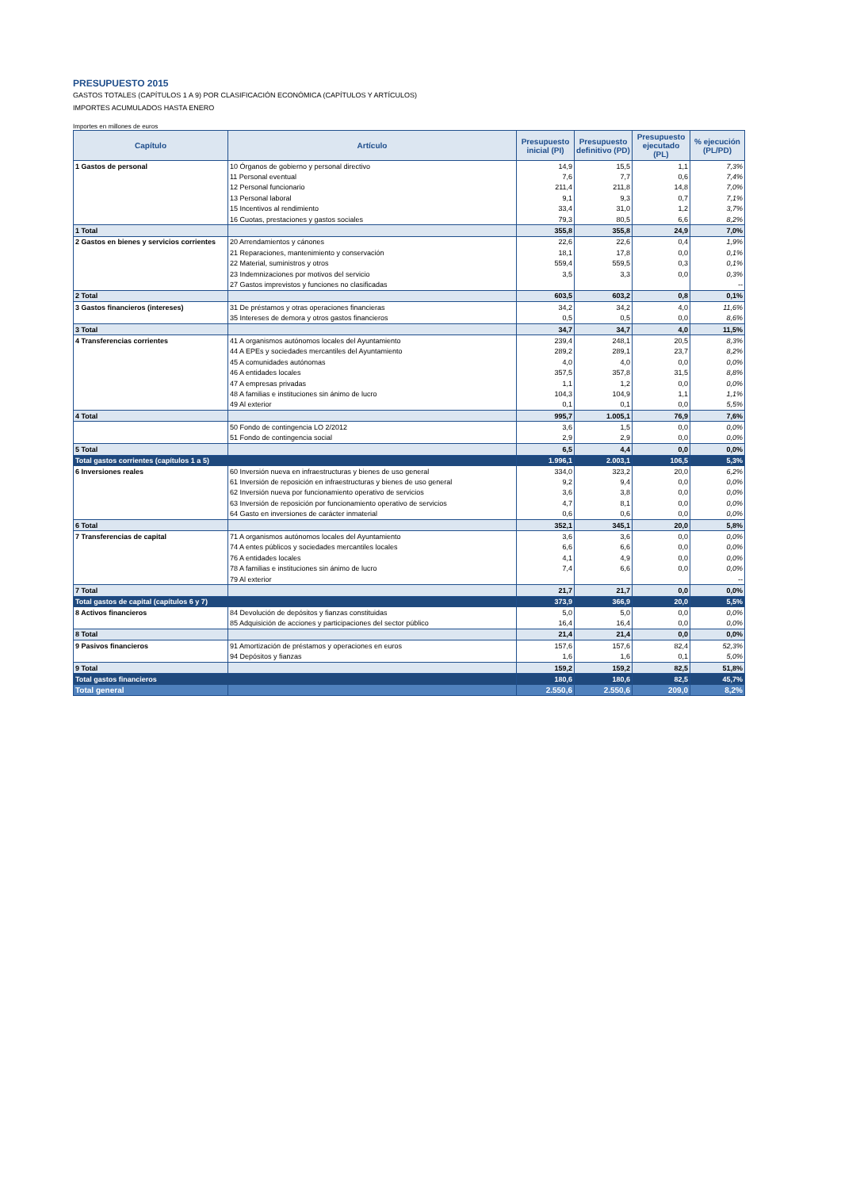PRESUPUESTO 2015
GASTOS TOTALES (CAPÍTULOS 1 A 9) POR CLASIFICACIÓN ECONÓMICA (CAPÍTULOS Y ARTÍCULOS)
IMPORTES ACUMULADOS HASTA ENERO
Importes en millones de euros
| Capítulo | Artículo | Presupuesto inicial (PI) | Presupuesto definitivo (PD) | Presupuesto ejecutado (PL) | % ejecución (PL/PD) |
| --- | --- | --- | --- | --- | --- |
| 1 Gastos de personal | 10 Órganos de gobierno y personal directivo | 14,9 | 15,5 | 1,1 | 7,3% |
| | 11 Personal eventual | 7,6 | 7,7 | 0,6 | 7,4% |
| | 12 Personal funcionario | 211,4 | 211,8 | 14,8 | 7,0% |
| | 13 Personal laboral | 9,1 | 9,3 | 0,7 | 7,1% |
| | 15 Incentivos al rendimiento | 33,4 | 31,0 | 1,2 | 3,7% |
| | 16 Cuotas, prestaciones y gastos sociales | 79,3 | 80,5 | 6,6 | 8,2% |
| 1 Total | | 355,8 | 355,8 | 24,9 | 7,0% |
| 2 Gastos en bienes y servicios corrientes | 20 Arrendamientos y cánones | 22,6 | 22,6 | 0,4 | 1,9% |
| | 21 Reparaciones, mantenimiento y conservación | 18,1 | 17,8 | 0,0 | 0,1% |
| | 22 Material, suministros y otros | 559,4 | 559,5 | 0,3 | 0,1% |
| | 23 Indemnizaciones por motivos del servicio | 3,5 | 3,3 | 0,0 | 0,3% |
| | 27 Gastos imprevistos y funciones no clasificadas | | | | -- |
| 2 Total | | 603,5 | 603,2 | 0,8 | 0,1% |
| 3 Gastos financieros (intereses) | 31 De préstamos y otras operaciones financieras | 34,2 | 34,2 | 4,0 | 11,6% |
| | 35 Intereses de demora y otros gastos financieros | 0,5 | 0,5 | 0,0 | 8,6% |
| 3 Total | | 34,7 | 34,7 | 4,0 | 11,5% |
| 4 Transferencias corrientes | 41 A organismos autónomos locales del Ayuntamiento | 239,4 | 248,1 | 20,5 | 8,3% |
| | 44 A EPEs y sociedades mercantiles del Ayuntamiento | 289,2 | 289,1 | 23,7 | 8,2% |
| | 45 A comunidades autónomas | 4,0 | 4,0 | 0,0 | 0,0% |
| | 46 A entidades locales | 357,5 | 357,8 | 31,5 | 8,8% |
| | 47 A empresas privadas | 1,1 | 1,2 | 0,0 | 0,0% |
| | 48 A familias e instituciones sin ánimo de lucro | 104,3 | 104,9 | 1,1 | 1,1% |
| | 49 Al exterior | 0,1 | 0,1 | 0,0 | 5,5% |
| 4 Total | | 995,7 | 1.005,1 | 76,9 | 7,6% |
| | 50 Fondo de contingencia LO 2/2012 | 3,6 | 1,5 | 0,0 | 0,0% |
| | 51 Fondo de contingencia social | 2,9 | 2,9 | 0,0 | 0,0% |
| 5 Total | | 6,5 | 4,4 | 0,0 | 0,0% |
| Total gastos corrientes (capítulos 1 a 5) | | 1.996,1 | 2.003,1 | 106,5 | 5,3% |
| 6 Inversiones reales | 60 Inversión nueva en infraestructuras y bienes de uso general | 334,0 | 323,2 | 20,0 | 6,2% |
| | 61 Inversión de reposición en infraestructuras y bienes de uso general | 9,2 | 9,4 | 0,0 | 0,0% |
| | 62 Inversión nueva por funcionamiento operativo de servicios | 3,6 | 3,8 | 0,0 | 0,0% |
| | 63 Inversión de reposición por funcionamiento operativo de servicios | 4,7 | 8,1 | 0,0 | 0,0% |
| | 64 Gasto en inversiones de carácter inmaterial | 0,6 | 0,6 | 0,0 | 0,0% |
| 6 Total | | 352,1 | 345,1 | 20,0 | 5,8% |
| 7 Transferencias de capital | 71 A organismos autónomos locales del Ayuntamiento | 3,6 | 3,6 | 0,0 | 0,0% |
| | 74 A entes públicos y sociedades mercantiles locales | 6,6 | 6,6 | 0,0 | 0,0% |
| | 76 A entidades locales | 4,1 | 4,9 | 0,0 | 0,0% |
| | 78 A familias e instituciones sin ánimo de lucro | 7,4 | 6,6 | 0,0 | 0,0% |
| | 79 Al exterior | | | | -- |
| 7 Total | | 21,7 | 21,7 | 0,0 | 0,0% |
| Total gastos de capital (capítulos 6 y 7) | | 373,9 | 366,9 | 20,0 | 5,5% |
| 8 Activos financieros | 84 Devolución de depósitos y fianzas constituidas | 5,0 | 5,0 | 0,0 | 0,0% |
| | 85 Adquisición de acciones y participaciones del sector público | 16,4 | 16,4 | 0,0 | 0,0% |
| 8 Total | | 21,4 | 21,4 | 0,0 | 0,0% |
| 9 Pasivos financieros | 91 Amortización de préstamos y operaciones en euros | 157,6 | 157,6 | 82,4 | 52,3% |
| | 94 Depósitos y fianzas | 1,6 | 1,6 | 0,1 | 5,0% |
| 9 Total | | 159,2 | 159,2 | 82,5 | 51,8% |
| Total gastos financieros | | 180,6 | 180,6 | 82,5 | 45,7% |
| Total general | | 2.550,6 | 2.550,6 | 209,0 | 8,2% |